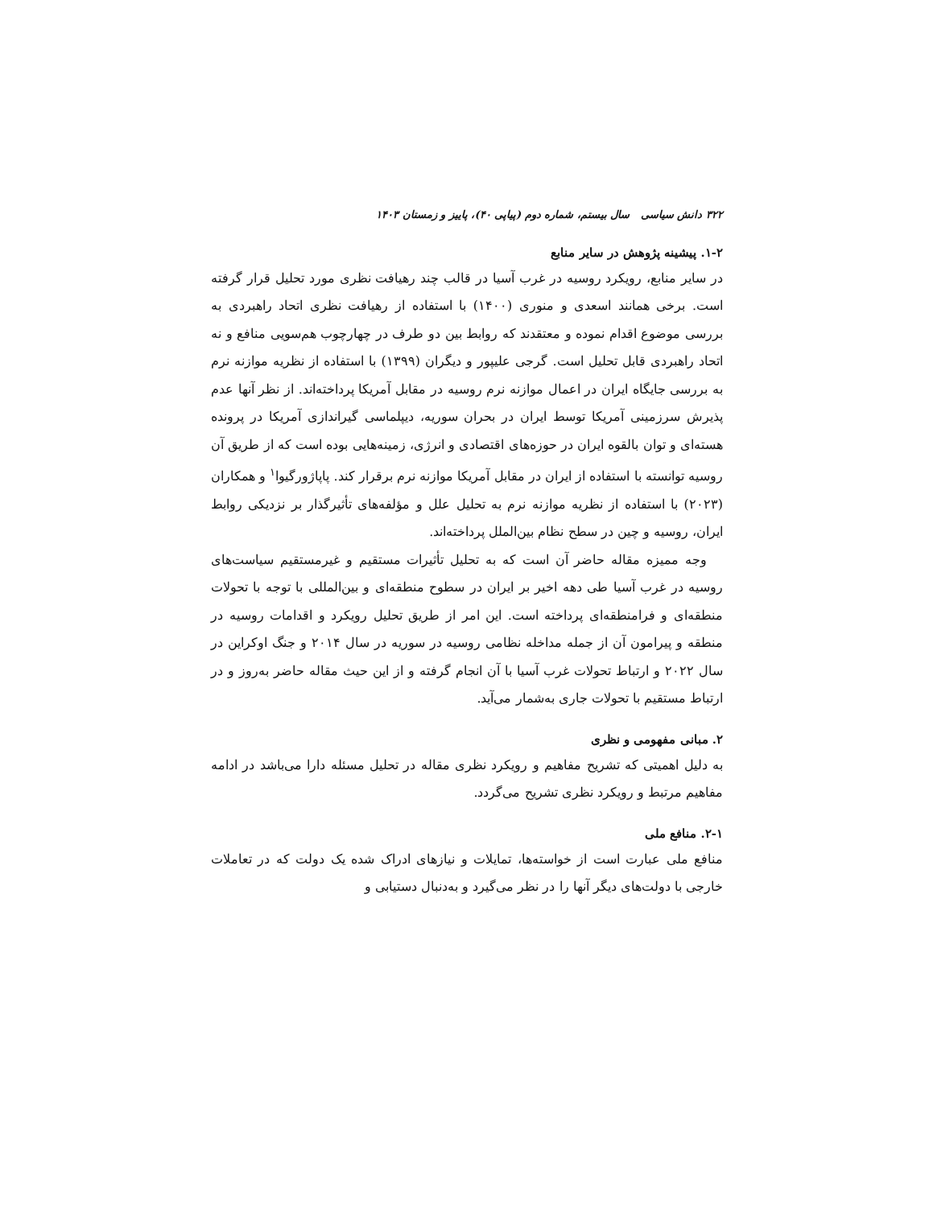۳۲۲ دانش سیاسی سال بیستم، شماره دوم (پیاپی ۴۰)، پاییز و زمستان ۱۴۰۳
۱-۲. پیشینه پژوهش در سایر منابع
در سایر منابع، رویکرد روسیه در غرب آسیا در قالب چند رهیافت نظری مورد تحلیل قرار گرفته است. برخی همانند اسعدی و منوری (۱۴۰۰) با استفاده از رهیافت نظری اتحاد راهبردی به بررسی موضوع اقدام نموده و معتقدند که روابط بین دو طرف در چهارچوب هم‌سویی منافع و نه اتحاد راهبردی قابل تحلیل است. گرجی علیپور و دیگران (۱۳۹۹) با استفاده از نظریه موازنه نرم به بررسی جایگاه ایران در اعمال موازنه نرم روسیه در مقابل آمریکا پرداخته‌اند. از نظر آنها عدم پذیرش سرزمینی آمریکا توسط ایران در بحران سوریه، دیپلماسی گیراندازی آمریکا در پرونده هسته‌ای و توان بالقوه ایران در حوزه‌های اقتصادی و انرژی، زمینه‌هایی بوده است که از طریق آن روسیه توانسته با استفاده از ایران در مقابل آمریکا موازنه نرم برقرار کند. پاپاژورگیوا<sup>۱</sup> و همکاران (۲۰۲۳) با استفاده از نظریه موازنه نرم به تحلیل علل و مؤلفه‌های تأثیرگذار بر نزدیکی روابط ایران، روسیه و چین در سطح نظام بین‌الملل پرداخته‌اند.
وجه ممیزه مقاله حاضر آن است که به تحلیل تأثیرات مستقیم و غیرمستقیم سیاست‌های روسیه در غرب آسیا طی دهه اخیر بر ایران در سطوح منطقه‌ای و بین‌المللی با توجه با تحولات منطقه‌ای و فرامنطقه‌ای پرداخته است. این امر از طریق تحلیل رویکرد و اقدامات روسیه در منطقه و پیرامون آن از جمله مداخله نظامی روسیه در سوریه در سال ۲۰۱۴ و جنگ اوکراین در سال ۲۰۲۲ و ارتباط تحولات غرب آسیا با آن انجام گرفته و از این حیث مقاله حاضر به‌روز و در ارتباط مستقیم با تحولات جاری به‌شمار می‌آید.
۲. مبانی مفهومی و نظری
به دلیل اهمیتی که تشریح مفاهیم و رویکرد نظری مقاله در تحلیل مسئله دارا می‌باشد در ادامه مفاهیم مرتبط و رویکرد نظری تشریح می‌گردد.
۲-۱. منافع ملی
منافع ملی عبارت است از خواسته‌ها، تمایلات و نیازهای ادراک شده یک دولت که در تعاملات خارجی با دولت‌های دیگر آنها را در نظر می‌گیرد و به‌دنبال دستیابی و